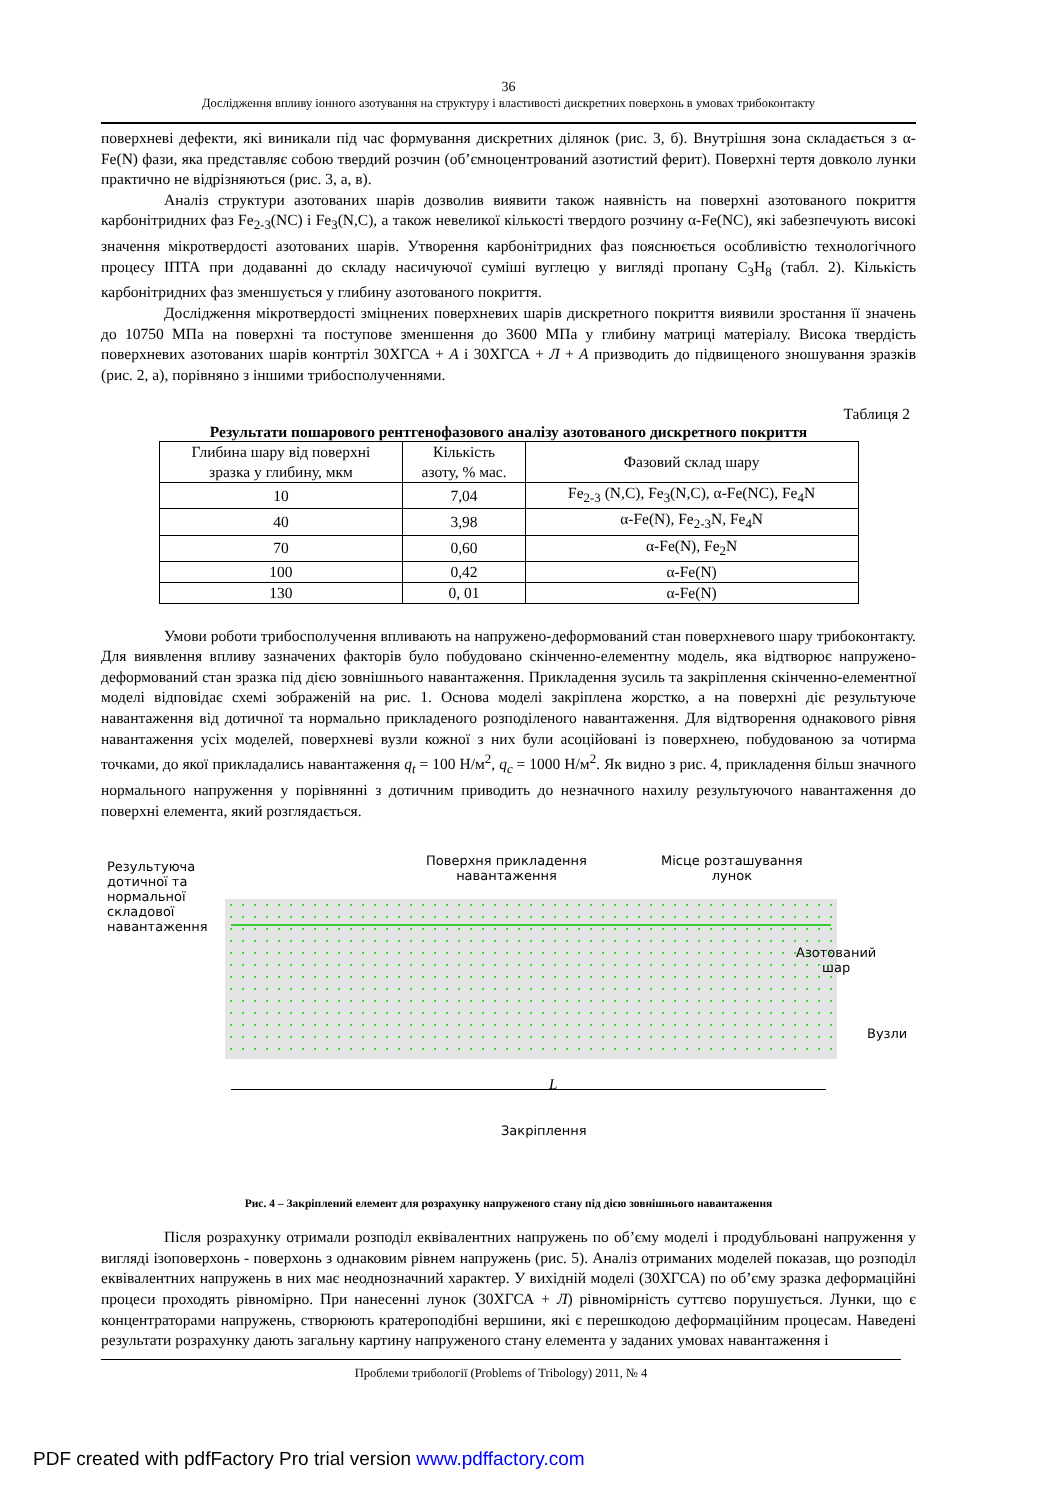36
Дослідження впливу іонного азотування на структуру і властивості дискретних поверхонь в умовах трибоконтакту
поверхневі дефекти, які виникали під час формування дискретних ділянок (рис. 3, б). Внутрішня зона складається з α-Fe(N) фази, яка представляє собою твердий розчин (об’ємноцентрований азотистий ферит). Поверхні тертя довколо лунки практично не відрізняються (рис. 3, а, в).
Аналіз структури азотованих шарів дозволив виявити також наявність на поверхні азотованого покриття карбонітридних фаз Fe<sub>2-3</sub>(NC) і Fe<sub>3</sub>(N,C), а також невеликої кількості твердого розчину α-Fe(NC), які забезпечують високі значення мікротвердості азотованих шарів. Утворення карбонітридних фаз пояснюється особливістю технологічного процесу ІПТА при додаванні до складу насичуючої суміші вуглецю у вигляді пропану C<sub>3</sub>H<sub>8</sub> (табл. 2). Кількість карбонітридних фаз зменшується у глибину азотованого покриття.
Дослідження мікротвердості зміцнених поверхневих шарів дискретного покриття виявили зростання її значень до 10750 МПа на поверхні та поступове зменшення до 3600 МПа у глибину матриці матеріалу. Висока твердість поверхневих азотованих шарів контртіл 30ХГСА + А і 30ХГСА + Л + А призводить до підвищеного зношування зразків (рис. 2, а), порівняно з іншими трибосполученнями.
Таблиця 2
Результати пошарового рентгенофазового аналізу азотованого дискретного покриття
| Глибина шару від поверхні зразка у глибину, мкм | Кількість азоту, % мас. | Фазовий склад шару |
| 10 | 7,04 | Fe<sub>2-3</sub> (N,C), Fe<sub>3</sub>(N,C), α-Fe(NC), Fe<sub>4</sub>N |
| 40 | 3,98 | α-Fe(N), Fe<sub>2-3</sub>N, Fe<sub>4</sub>N |
| 70 | 0,60 | α-Fe(N), Fe<sub>2</sub>N |
| 100 | 0,42 | α-Fe(N) |
| 130 | 0, 01 | α-Fe(N) |
Умови роботи трибосполучення впливають на напружено-деформований стан поверхневого шару трибоконтакту. Для виявлення впливу зазначених факторів було побудовано скінченно-елементну модель, яка відтворює напружено-деформований стан зразка під дією зовнішнього навантаження. Прикладення зусиль та закріплення скінченно-елементної моделі відповідає схемі зображеній на рис. 1. Основа моделі закріплена жорстко, а на поверхні діє результуюче навантаження від дотичної та нормально прикладеного розподіленого навантаження. Для відтворення однакового рівня навантаження усіх моделей, поверхневі вузли кожної з них були асоційовані із поверхнею, побудованою за чотирма точками, до якої прикладались навантаження q<sub>t</sub> = 100 Н/м<sup>2</sup>, q<sub>c</sub> = 1000 Н/м<sup>2</sup>. Як видно з рис. 4, прикладення більш значного нормального напруження у порівнянні з дотичним приводить до незначного нахилу результуючого навантаження до поверхні елемента, який розглядається.
Результуюча
дотичної та
нормальної
складової
навантаження
Поверхня прикладення
навантаження
Місце розташування
лунок
Азотований
шар
Вузли
L
Закріплення
Рис. 4 – Закріплений елемент для розрахунку напруженого стану під дією зовнішнього навантаження
Після розрахунку отримали розподіл еквівалентних напружень по об’єму моделі і продубльовані напруження у вигляді ізоповерхонь - поверхонь з однаковим рівнем напружень (рис. 5). Аналіз отриманих моделей показав, що розподіл еквівалентних напружень в них має неоднозначний характер. У вихідній моделі (30ХГСА) по об’єму зразка деформаційні процеси проходять рівномірно. При нанесенні лунок (30ХГСА + Л) рівномірність суттєво порушується. Лунки, що є концентраторами напружень, створюють кратероподібні вершини, які є перешкодою деформаційним процесам. Наведені результати розрахунку дають загальну картину напруженого стану елемента у заданих умовах навантаження і
Проблеми трибології (Problems of Tribology) 2011, № 4
PDF created with pdfFactory Pro trial version www.pdffactory.com